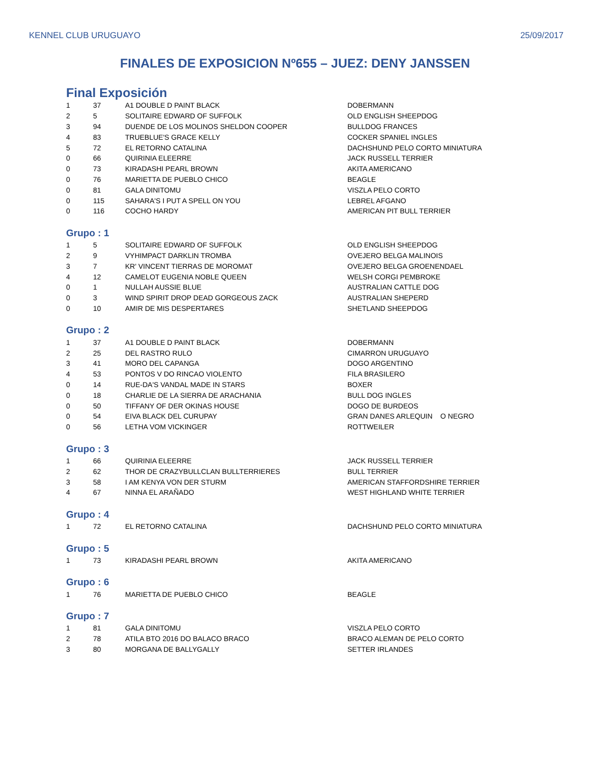KENNEL CLUB URUGUAYO 25/09/2017
FINALES DE EXPOSICION Nº655 – JUEZ: DENY JANSSEN
Final Exposición
| 1 | 37 | A1 DOUBLE D PAINT BLACK | DOBERMANN |
| 2 | 5 | SOLITAIRE EDWARD OF SUFFOLK | OLD ENGLISH SHEEPDOG |
| 3 | 94 | DUENDE DE LOS MOLINOS SHELDON COOPER | BULLDOG FRANCES |
| 4 | 83 | TRUEBLUE'S GRACE KELLY | COCKER SPANIEL INGLES |
| 5 | 72 | EL RETORNO CATALINA | DACHSHUND PELO CORTO MINIATURA |
| 0 | 66 | QUIRINIA ELEERRE | JACK RUSSELL TERRIER |
| 0 | 73 | KIRADASHI PEARL BROWN | AKITA AMERICANO |
| 0 | 76 | MARIETTA DE PUEBLO CHICO | BEAGLE |
| 0 | 81 | GALA DINITOMU | VISZLA PELO CORTO |
| 0 | 115 | SAHARA'S I PUT A SPELL ON YOU | LEBREL AFGANO |
| 0 | 116 | COCHO HARDY | AMERICAN PIT BULL TERRIER |
Grupo : 1
| 1 | 5 | SOLITAIRE EDWARD OF SUFFOLK | OLD ENGLISH SHEEPDOG |
| 2 | 9 | VYHIMPACT DARKLIN TROMBA | OVEJERO BELGA MALINOIS |
| 3 | 7 | KR' VINCENT TIERRAS DE MOROMAT | OVEJERO BELGA GROENENDAEL |
| 4 | 12 | CAMELOT EUGENIA NOBLE QUEEN | WELSH CORGI PEMBROKE |
| 0 | 1 | NULLAH AUSSIE BLUE | AUSTRALIAN CATTLE DOG |
| 0 | 3 | WIND SPIRIT DROP DEAD GORGEOUS ZACK | AUSTRALIAN SHEPERD |
| 0 | 10 | AMIR DE MIS DESPERTARES | SHETLAND SHEEPDOG |
Grupo : 2
| 1 | 37 | A1 DOUBLE D PAINT BLACK | DOBERMANN |
| 2 | 25 | DEL RASTRO RULO | CIMARRON URUGUAYO |
| 3 | 41 | MORO DEL CAPANGA | DOGO ARGENTINO |
| 4 | 53 | PONTOS V DO RINCAO VIOLENTO | FILA BRASILERO |
| 0 | 14 | RUE-DA'S VANDAL MADE IN STARS | BOXER |
| 0 | 18 | CHARLIE DE LA SIERRA DE ARACHANIA | BULL DOG INGLES |
| 0 | 50 | TIFFANY OF DER OKINAS HOUSE | DOGO DE BURDEOS |
| 0 | 54 | EIVA BLACK DEL CURUPAY | GRAN DANES ARLEQUIN O NEGRO |
| 0 | 56 | LETHA VOM VICKINGER | ROTTWEILER |
Grupo : 3
| 1 | 66 | QUIRINIA ELEERRE | JACK RUSSELL TERRIER |
| 2 | 62 | THOR DE CRAZYBULLCLAN BULLTERRIERES | BULL TERRIER |
| 3 | 58 | I AM KENYA VON DER STURM | AMERICAN STAFFORDSHIRE TERRIER |
| 4 | 67 | NINNA EL ARAÑADO | WEST HIGHLAND WHITE TERRIER |
Grupo : 4
| 1 | 72 | EL RETORNO CATALINA | DACHSHUND PELO CORTO MINIATURA |
Grupo : 5
| 1 | 73 | KIRADASHI PEARL BROWN | AKITA AMERICANO |
Grupo : 6
| 1 | 76 | MARIETTA DE PUEBLO CHICO | BEAGLE |
Grupo : 7
| 1 | 81 | GALA DINITOMU | VISZLA PELO CORTO |
| 2 | 78 | ATILA BTO 2016 DO BALACO BRACO | BRACO ALEMAN DE PELO CORTO |
| 3 | 80 | MORGANA DE BALLYGALLY | SETTER IRLANDES |